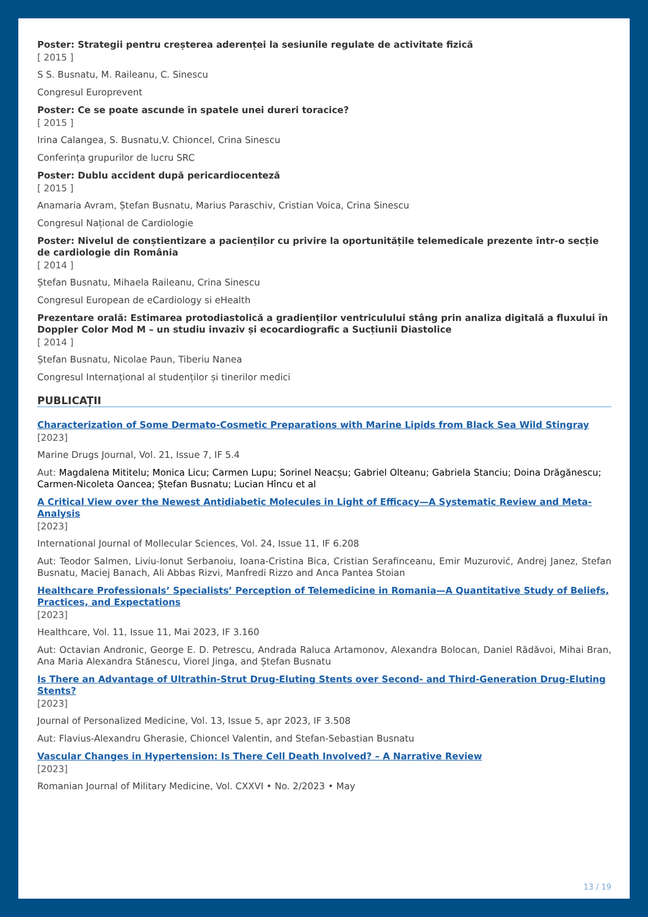Poster: Strategii pentru creșterea aderenței la sesiunile regulate de activitate fizică
[ 2015 ]
S S. Busnatu, M. Raileanu, C. Sinescu
Congresul Europrevent
Poster: Ce se poate ascunde în spatele unei dureri toracice?
[ 2015 ]
Irina Calangea, S. Busnatu,V. Chioncel, Crina Sinescu
Conferința grupurilor de lucru SRC
Poster: Dublu accident după pericardiocenteză
[ 2015 ]
Anamaria Avram, Ștefan Busnatu, Marius Paraschiv, Cristian Voica, Crina Sinescu
Congresul Național de Cardiologie
Poster: Nivelul de conștientizare a pacienților cu privire la oportunitățile telemedicale prezente într-o secție de cardiologie din România
[ 2014 ]
Ștefan Busnatu, Mihaela Raileanu, Crina Sinescu
Congresul European de eCardiology si eHealth
Prezentare orală: Estimarea protodiastolică a gradienților ventriculului stâng prin analiza digitală a fluxului în Doppler Color Mod M – un studiu invaziv și ecocardiografic a Sucțiunii Diastolice
[ 2014 ]
Ștefan Busnatu, Nicolae Paun, Tiberiu Nanea
Congresul Internațional al studenților și tinerilor medici
PUBLICAȚII
Characterization of Some Dermato-Cosmetic Preparations with Marine Lipids from Black Sea Wild Stingray
[2023]
Marine Drugs Journal, Vol. 21, Issue 7, IF 5.4
Aut: Magdalena Mititelu; Monica Licu; Carmen Lupu; Sorinel Neacșu; Gabriel Olteanu; Gabriela Stanciu; Doina Drăgănescu; Carmen-Nicoleta Oancea; Ștefan Busnatu; Lucian Hîncu et al
A Critical View over the Newest Antidiabetic Molecules in Light of Efficacy—A Systematic Review and Meta-Analysis
[2023]
International Journal of Mollecular Sciences, Vol. 24, Issue 11, IF 6.208
Aut: Teodor Salmen, Liviu-Ionut Serbanoiu, Ioana-Cristina Bica, Cristian Serafinceanu, Emir Muzurović, Andrej Janez, Stefan Busnatu, Maciej Banach, Ali Abbas Rizvi, Manfredi Rizzo and Anca Pantea Stoian
Healthcare Professionals’ Specialists’ Perception of Telemedicine in Romania—A Quantitative Study of Beliefs, Practices, and Expectations
[2023]
Healthcare, Vol. 11, Issue 11, Mai 2023, IF 3.160
Aut: Octavian Andronic, George E. D. Petrescu, Andrada Raluca Artamonov, Alexandra Bolocan, Daniel Rădăvoi, Mihai Bran, Ana Maria Alexandra Stănescu, Viorel Jinga, and Ștefan Busnatu
Is There an Advantage of Ultrathin-Strut Drug-Eluting Stents over Second- and Third-Generation Drug-Eluting Stents?
[2023]
Journal of Personalized Medicine, Vol. 13, Issue 5, apr 2023, IF 3.508
Aut: Flavius-Alexandru Gherasie, Chioncel Valentin, and Stefan-Sebastian Busnatu
Vascular Changes in Hypertension: Is There Cell Death Involved? – A Narrative Review
[2023]
Romanian Journal of Military Medicine, Vol. CXXVI • No. 2/2023 • May
13 / 19